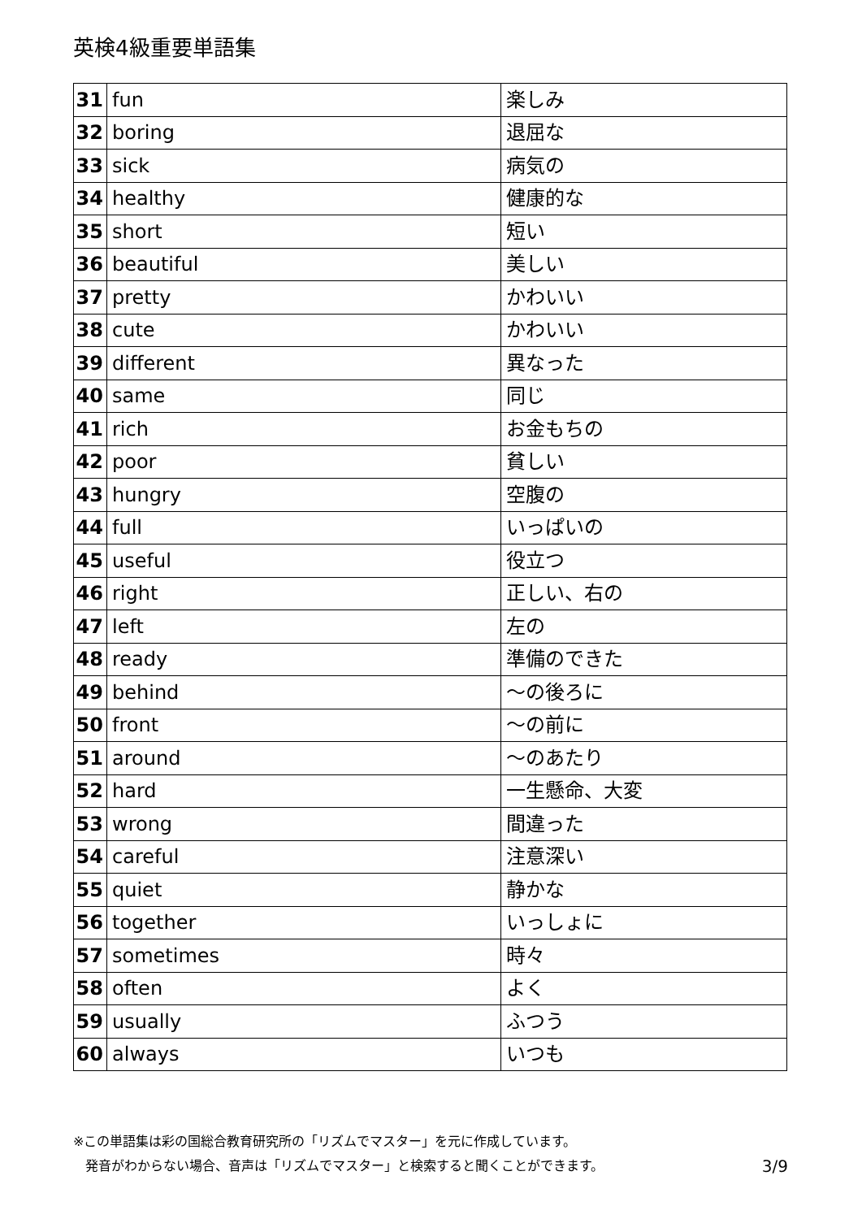英検4級重要単語集
| 31 | fun | 楽しみ |
| 32 | boring | 退屈な |
| 33 | sick | 病気の |
| 34 | healthy | 健康的な |
| 35 | short | 短い |
| 36 | beautiful | 美しい |
| 37 | pretty | かわいい |
| 38 | cute | かわいい |
| 39 | different | 異なった |
| 40 | same | 同じ |
| 41 | rich | お金もちの |
| 42 | poor | 貧しい |
| 43 | hungry | 空腹の |
| 44 | full | いっぱいの |
| 45 | useful | 役立つ |
| 46 | right | 正しい、右の |
| 47 | left | 左の |
| 48 | ready | 準備のできた |
| 49 | behind | ～の後ろに |
| 50 | front | ～の前に |
| 51 | around | ～のあたり |
| 52 | hard | 一生懸命、大変 |
| 53 | wrong | 間違った |
| 54 | careful | 注意深い |
| 55 | quiet | 静かな |
| 56 | together | いっしょに |
| 57 | sometimes | 時々 |
| 58 | often | よく |
| 59 | usually | ふつう |
| 60 | always | いつも |
※この単語集は彩の国総合教育研究所の「リズムでマスター」を元に作成しています。
発音がわからない場合、音声は「リズムでマスター」と検索すると聞くことができます。 3/9